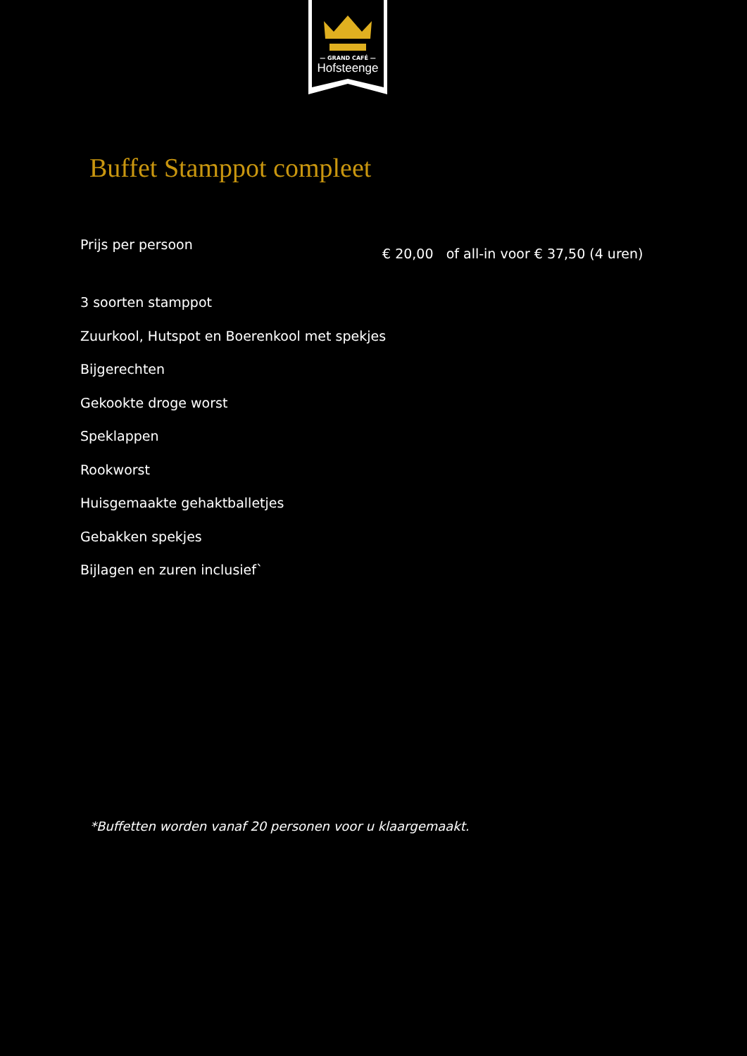— GRAND CAFÉ —
Hofsteenge
Buffet Stamppot compleet
Prijs per persoon
€ 20,00 of all-in voor € 37,50 (4 uren)
3 soorten stamppot
Zuurkool, Hutspot en Boerenkool met spekjes
Bijgerechten
Gekookte droge worst
Speklappen
Rookworst
Huisgemaakte gehaktballetjes
Gebakken spekjes
Bijlagen en zuren inclusief`
*Buffetten worden vanaf 20 personen voor u klaargemaakt.